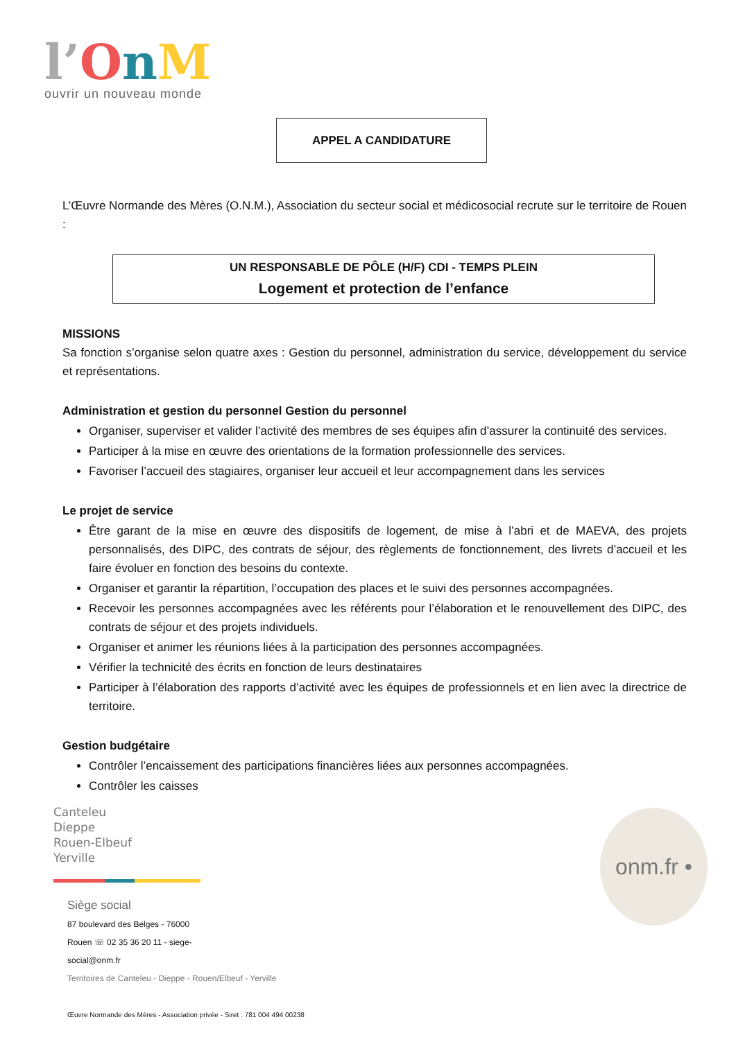l’OnM
ouvrir un nouveau monde
APPEL A CANDIDATURE
L’Œuvre Normande des Mères (O.N.M.), Association du secteur social et médicosocial recrute sur le territoire de Rouen :
UN RESPONSABLE DE PÔLE (H/F) CDI - TEMPS PLEIN
Logement et protection de l’enfance
MISSIONS
Sa fonction s’organise selon quatre axes : Gestion du personnel, administration du service, développement du service et représentations.
Administration et gestion du personnel Gestion du personnel
Organiser, superviser et valider l’activité des membres de ses équipes afin d’assurer la continuité des services.
Participer à la mise en œuvre des orientations de la formation professionnelle des services.
Favoriser l’accueil des stagiaires, organiser leur accueil et leur accompagnement dans les services
Le projet de service
Être garant de la mise en œuvre des dispositifs de logement, de mise à l’abri et de MAEVA, des projets personnalisés, des DIPC, des contrats de séjour, des règlements de fonctionnement, des livrets d’accueil et les faire évoluer en fonction des besoins du contexte.
Organiser et garantir la répartition, l’occupation des places et le suivi des personnes accompagnées.
Recevoir les personnes accompagnées avec les référents pour l’élaboration et le renouvellement des DIPC, des contrats de séjour et des projets individuels.
Organiser et animer les réunions liées à la participation des personnes accompagnées.
Vérifier la technicité des écrits en fonction de leurs destinataires
Participer à l’élaboration des rapports d’activité avec les équipes de professionnels et en lien avec la directrice de territoire.
Gestion budgétaire
Contrôler l’encaissement des participations financières liées aux personnes accompagnées.
Contrôler les caisses
Canteleu
Dieppe
Rouen-Elbeuf
Yerville
Siège social
87 boulevard des Belges - 76000
Rouen ☏ 02 35 36 20 11 - siege-
social@onm.fr
Territoires de Canteleu - Dieppe - Rouen/Elbeuf - Yerville
Œuvre Normande des Mères - Association privée - Siret : 781 004 494 00238
onm.fr •